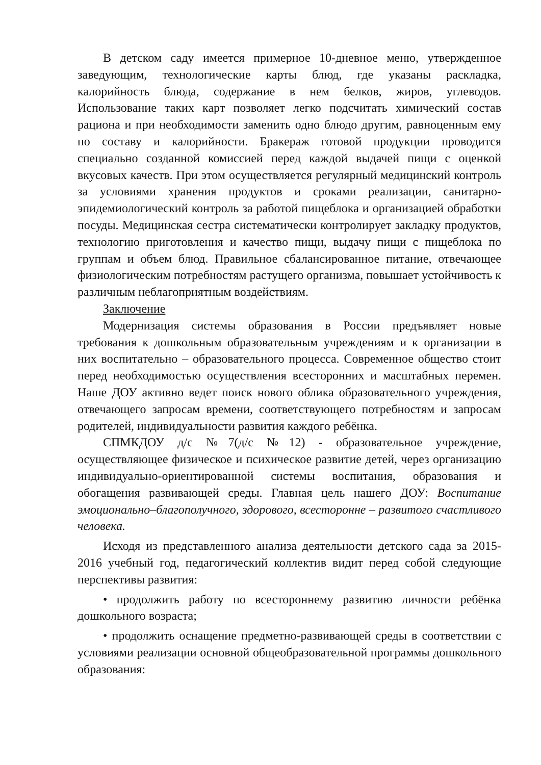В детском саду имеется примерное 10-дневное меню, утвержденное заведующим, технологические карты блюд, где указаны раскладка, калорийность блюда, содержание в нем белков, жиров, углеводов. Использование таких карт позволяет легко подсчитать химический состав рациона и при необходимости заменить одно блюдо другим, равноценным ему по составу и калорийности. Бракераж готовой продукции проводится специально созданной комиссией перед каждой выдачей пищи с оценкой вкусовых качеств. При этом осуществляется регулярный медицинский контроль за условиями хранения продуктов и сроками реализации, санитарно-эпидемиологический контроль за работой пищеблока и организацией обработки посуды. Медицинская сестра систематически контролирует закладку продуктов, технологию приготовления и качество пищи, выдачу пищи с пищеблока по группам и объем блюд. Правильное сбалансированное питание, отвечающее физиологическим потребностям растущего организма, повышает устойчивость к различным неблагоприятным воздействиям.
Заключение
Модернизация системы образования в России предъявляет новые требования к дошкольным образовательным учреждениям и к организации в них воспитательно – образовательного процесса. Современное общество стоит перед необходимостью осуществления всесторонних и масштабных перемен. Наше ДОУ активно ведет поиск нового облика образовательного учреждения, отвечающего запросам времени, соответствующего потребностям и запросам родителей, индивидуальности развития каждого ребёнка.
СПМКДОУ д/с №7(д/с №12) - образовательное учреждение, осуществляющее физическое и психическое развитие детей, через организацию индивидуально-ориентированной системы воспитания, образования и обогащения развивающей среды. Главная цель нашего ДОУ: Воспитание эмоционально–благополучного, здорового, всесторонне – развитого счастливого человека.
Исходя из представленного анализа деятельности детского сада за 2015-2016 учебный год, педагогический коллектив видит перед собой следующие перспективы развития:
• продолжить работу по всестороннему развитию личности ребёнка дошкольного возраста;
• продолжить оснащение предметно-развивающей среды в соответствии с условиями реализации основной общеобразовательной программы дошкольного образования: